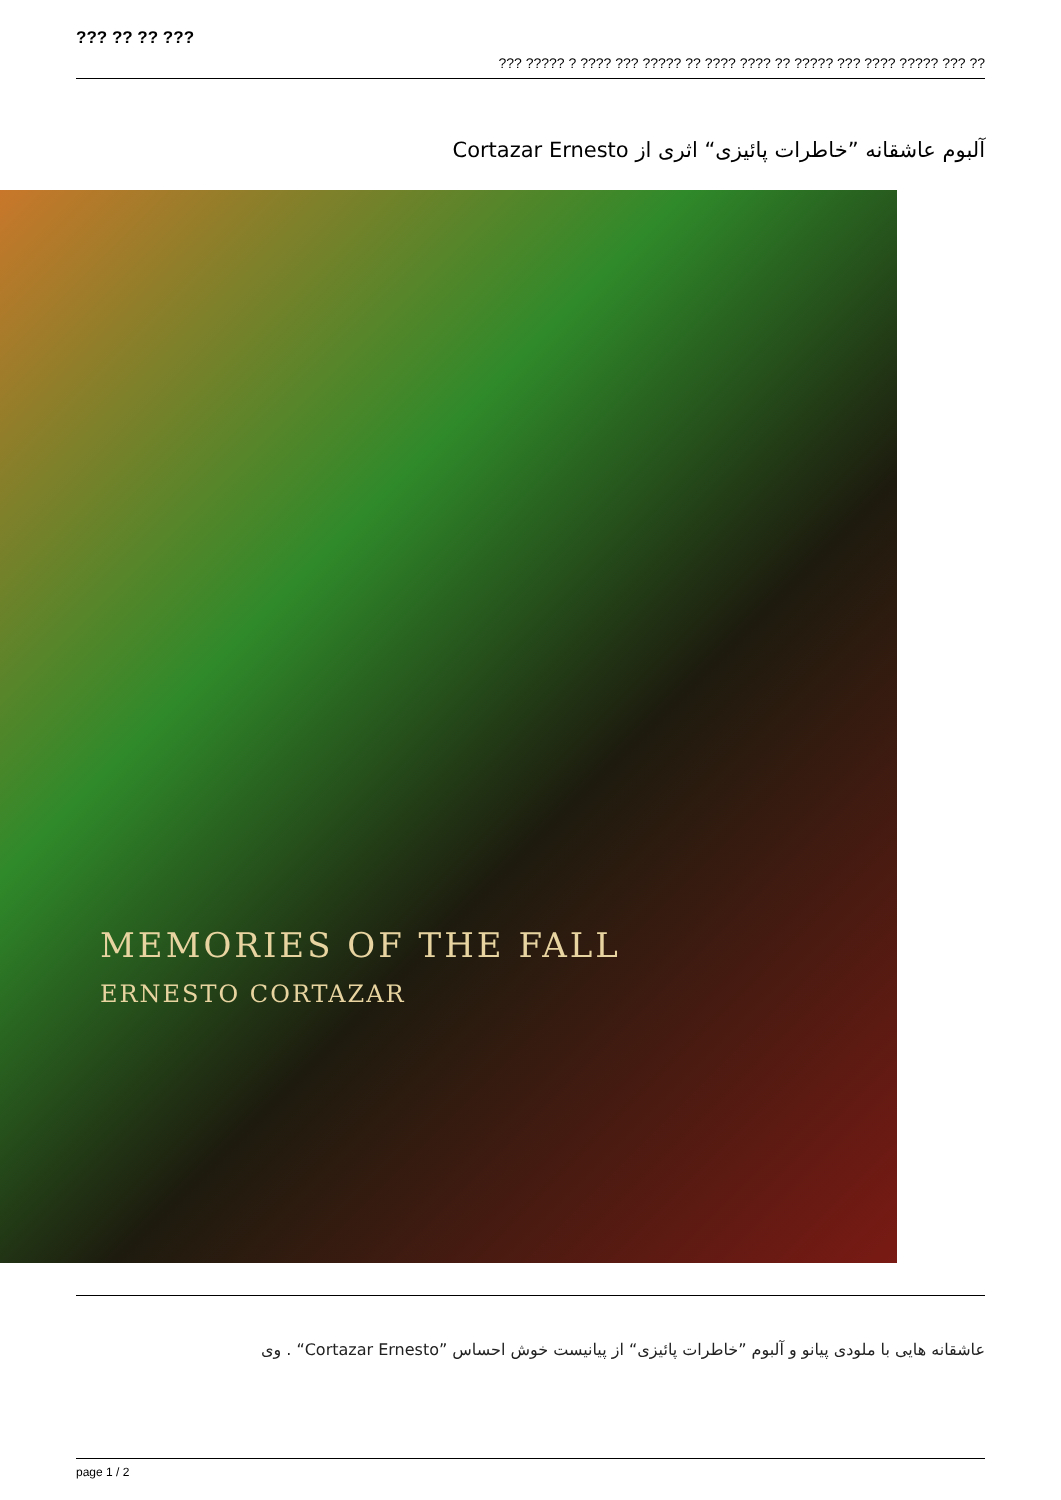??? ?? ?? ???
??? ????? ? ???? ??? ????? ?? ???? ???? ?? ????? ??? ???? ????? ??? ??
آلبوم عاشقانه ”خاطرات پائیزی“ اثری از Cortazar Ernesto
MEMORIES OF THE FALL
ERNESTO CORTAZAR
عاشقانه هایی با ملودی پیانو و آلبوم ”خاطرات پائیزی“ از پیانیست خوش احساس ”Cortazar Ernesto“ . وی
page 1 / 2